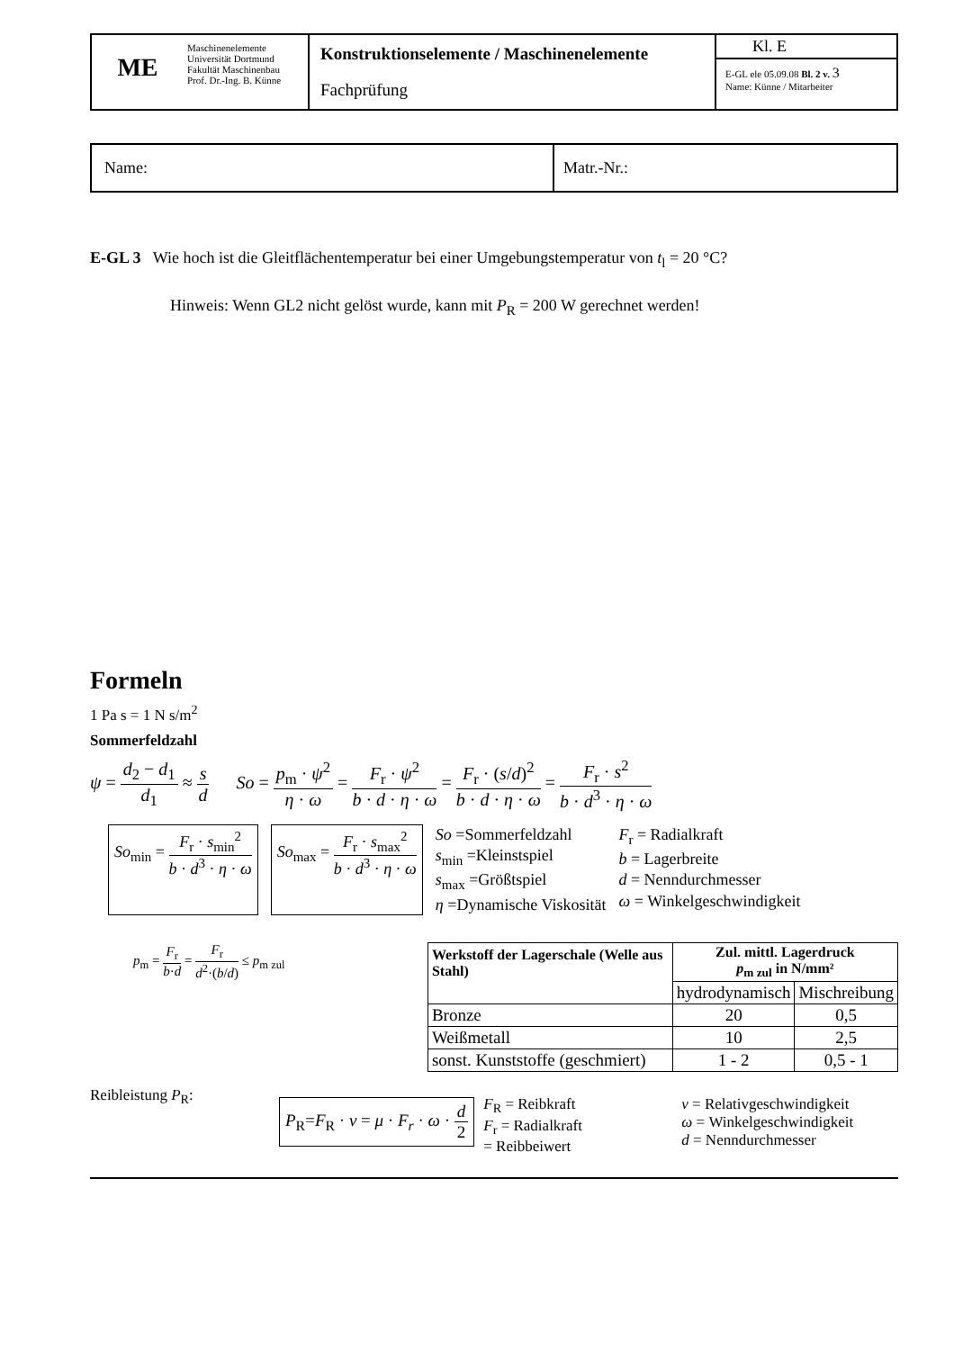| ME | Maschinenelemente Universität Dortmund Fakultät Maschinenbau Prof. Dr.-Ing. B. Künne | Konstruktionselemente / Maschinenelemente Fachprüfung | Kl. E E-GL ele 05.09.08 Bl. 2 v. 3 Name: Künne / Mitarbeiter |
| Name: | Matr.-Nr.: |
E-GL 3 Wie hoch ist die Gleitflächentemperatur bei einer Umgebungstemperatur von t<sub>l</sub> = 20 °C?
Hinweis: Wenn GL2 nicht gelöst wurde, kann mit P<sub>R</sub> = 200 W gerechnet werden!
Formeln
1 Pa s = 1 N s/m<sup>2</sup>
Sommerfeldzahl
ψ = d<sub>2</sub> − d<sub>1</sub> d<sub>1</sub> ≈ s d So = p<sub>m</sub> · ψ<sup>2</sup> η · ω = F<sub>r</sub> · ψ<sup>2</sup> b · d · η · ω = F<sub>r</sub> · (s/d)<sup>2</sup> b · d · η · ω = F<sub>r</sub> · s<sup>2</sup> b · d<sup>3</sup> · η · ω
So<sub>min</sub> = F<sub>r</sub> · s<sub>min</sub><sup>2</sup> b · d<sup>3</sup> · η · ω
So<sub>max</sub> = F<sub>r</sub> · s<sub>max</sub><sup>2</sup> b · d<sup>3</sup> · η · ω
So =Sommerfeldzahl
s<sub>min</sub> =Kleinstspiel
s<sub>max</sub> =Größtspiel
η =Dynamische Viskosität
F<sub>r</sub> = Radialkraft
b = Lagerbreite
d = Nenndurchmesser
ω = Winkelgeschwindigkeit
p<sub>m</sub> = F<sub>r</sub> b·d = F<sub>r</sub> d<sup>2</sup>·(b/d) ≤ p<sub>m zul</sub>
| Werkstoff der Lagerschale (Welle aus Stahl) | Zul. mittl. Lagerdruck p<sub>m zul</sub> in N/mm² | |
| --- | --- | --- |
| | hydrodynamisch | Mischreibung |
| Bronze | 20 | 0,5 |
| Weißmetall | 10 | 2,5 |
| sonst. Kunststoffe (geschmiert) | 1 - 2 | 0,5 - 1 |
Reibleistung P<sub>R</sub>:
P<sub>R</sub>=F<sub>R</sub> · v = μ · F<sub>r</sub> · ω · d 2
F<sub>R</sub> = Reibkraft
F<sub>r</sub> = Radialkraft
= Reibbeiwert
v = Relativgeschwindigkeit
ω = Winkelgeschwindigkeit
d = Nenndurchmesser